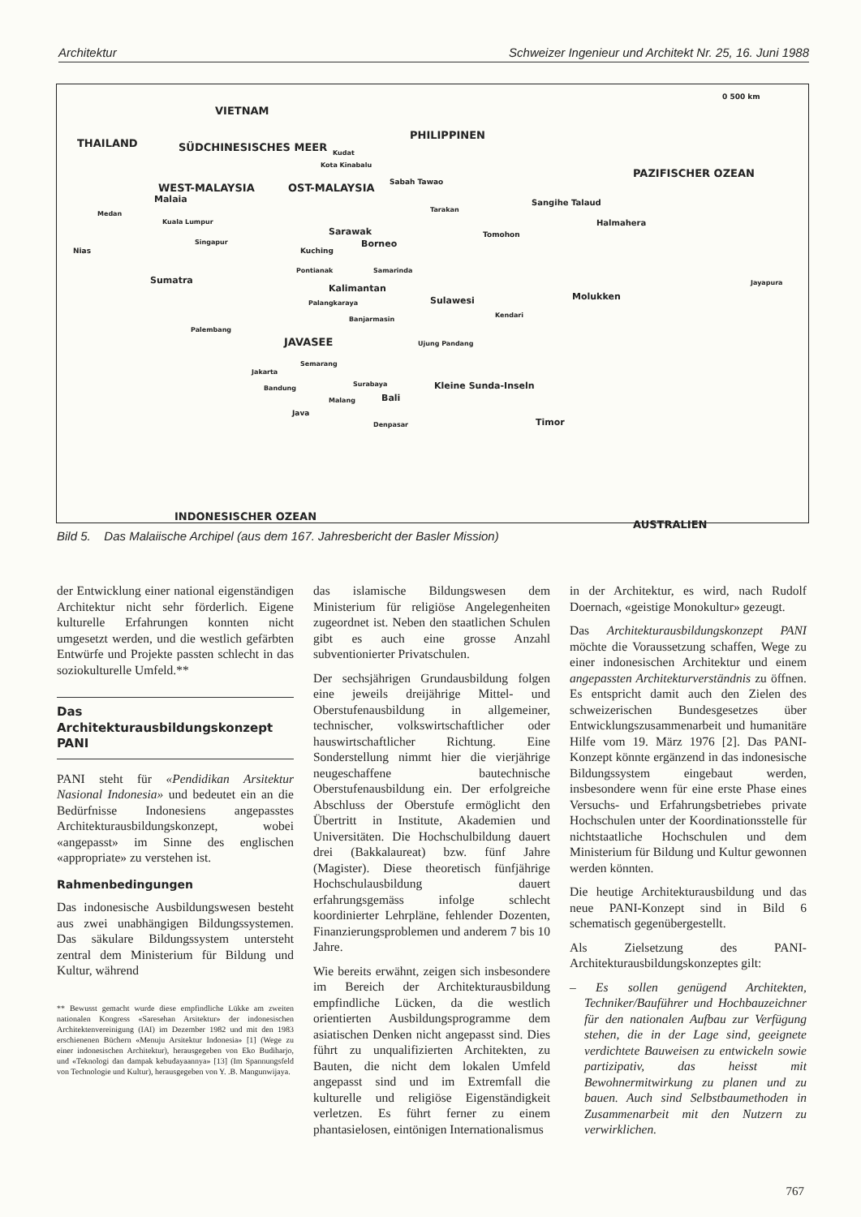Architektur Schweizer Ingenieur und Architekt Nr. 25, 16. Juni 1988
VIETNAM
PHILIPPINEN
0 500 km
THAILAND SÜDCHINESISCHES MEER Kudat
Kota Kinabalu
PAZIFISCHER OZEAN
WEST-MALAYSIA OST-MALAYSIA Sabah Tawao
Malaia Sangihe Talaud
Medan
Tarakan
Kuala Lumpur Halmahera
Sarawak Tomohon
Singapur Borneo
Kuching Nias
Pontianak Samarinda
Jayapura Sumatra
Kalimantan
Molukken Sulawesi Palangkaraya
Kendari
Banjarmasin
Palembang
JAVASEE Ujung Pandang
Semarang
Jakarta
Surabaya Kleine Sunda-Inseln Bandung
Bali Malang
Java
Denpasar Timor
INDONESISCHER OZEAN
AUSTRALIEN
Bild 5. Das Malaiische Archipel (aus dem 167. Jahresbericht der Basler Mission)
der Entwicklung einer national eigenständigen Architektur nicht sehr förderlich. Eigene kulturelle Erfahrungen konnten nicht umgesetzt werden, und die westlich gefärbten Entwürfe und Projekte passten schlecht in das soziokulturelle Umfeld.**
Das
Architekturausbildungskonzept
PANI
PANI steht für «Pendidikan Arsitektur Nasional Indonesia» und bedeutet ein an die Bedürfnisse Indonesiens angepasstes Architekturausbildungskonzept, wobei «angepasst» im Sinne des englischen «appropriate» zu verstehen ist.
Rahmenbedingungen
Das indonesische Ausbildungswesen besteht aus zwei unabhängigen Bildungssystemen. Das säkulare Bildungssystem untersteht zentral dem Ministerium für Bildung und Kultur, während
** Bewusst gemacht wurde diese empfindliche Lükke am zweiten nationalen Kongress «Saresehan Arsitektur» der indonesischen Architektenvereinigung (IAI) im Dezember 1982 und mit den 1983 erschienenen Büchern «Menuju Arsitektur Indonesia» [1] (Wege zu einer indonesischen Architektur), herausgegeben von Eko Budiharjo, und «Teknologi dan dampak kebudayaannya» [13] (Im Spannungsfeld von Technologie und Kultur), herausgegeben von Y. .B. Mangunwijaya.
das islamische Bildungswesen dem Ministerium für religiöse Angelegenheiten zugeordnet ist. Neben den staatlichen Schulen gibt es auch eine grosse Anzahl subventionierter Privatschulen.
Der sechsjährigen Grundausbildung folgen eine jeweils dreijährige Mittel- und Oberstufenausbildung in allgemeiner, technischer, volkswirtschaftlicher oder hauswirtschaftlicher Richtung. Eine Sonderstellung nimmt hier die vierjährige neugeschaffene bautechnische Oberstufenausbildung ein. Der erfolgreiche Abschluss der Oberstufe ermöglicht den Übertritt in Institute, Akademien und Universitäten. Die Hochschulbildung dauert drei (Bakkalaureat) bzw. fünf Jahre (Magister). Diese theoretisch fünfjährige Hochschulausbildung dauert erfahrungsgemäss infolge schlecht koordinierter Lehrpläne, fehlender Dozenten, Finanzierungsproblemen und anderem 7 bis 10 Jahre.
Wie bereits erwähnt, zeigen sich insbesondere im Bereich der Architekturausbildung empfindliche Lücken, da die westlich orientierten Ausbildungsprogramme dem asiatischen Denken nicht angepasst sind. Dies führt zu unqualifizierten Architekten, zu Bauten, die nicht dem lokalen Umfeld angepasst sind und im Extremfall die kulturelle und religiöse Eigenständigkeit verletzen. Es führt ferner zu einem phantasielosen, eintönigen Internationalismus
in der Architektur, es wird, nach Rudolf Doernach, «geistige Monokultur» gezeugt.
Das Architekturausbildungskonzept PANI möchte die Voraussetzung schaffen, Wege zu einer indonesischen Architektur und einem angepassten Architekturverständnis zu öffnen. Es entspricht damit auch den Zielen des schweizerischen Bundesgesetzes über Entwicklungszusammenarbeit und humanitäre Hilfe vom 19. März 1976 [2]. Das PANI-Konzept könnte ergänzend in das indonesische Bildungssystem eingebaut werden, insbesondere wenn für eine erste Phase eines Versuchs- und Erfahrungsbetriebes private Hochschulen unter der Koordinationsstelle für nichtstaatliche Hochschulen und dem Ministerium für Bildung und Kultur gewonnen werden könnten.
Die heutige Architekturausbildung und das neue PANI-Konzept sind in Bild 6 schematisch gegenübergestellt.
Als Zielsetzung des PANI-Architekturausbildungskonzeptes gilt:
– Es sollen genügend Architekten, Techniker/Bauführer und Hochbauzeichner für den nationalen Aufbau zur Verfügung stehen, die in der Lage sind, geeignete verdichtete Bauweisen zu entwickeln sowie partizipativ, das heisst mit Bewohnermitwirkung zu planen und zu bauen. Auch sind Selbstbaumethoden in Zusammenarbeit mit den Nutzern zu verwirklichen.
767